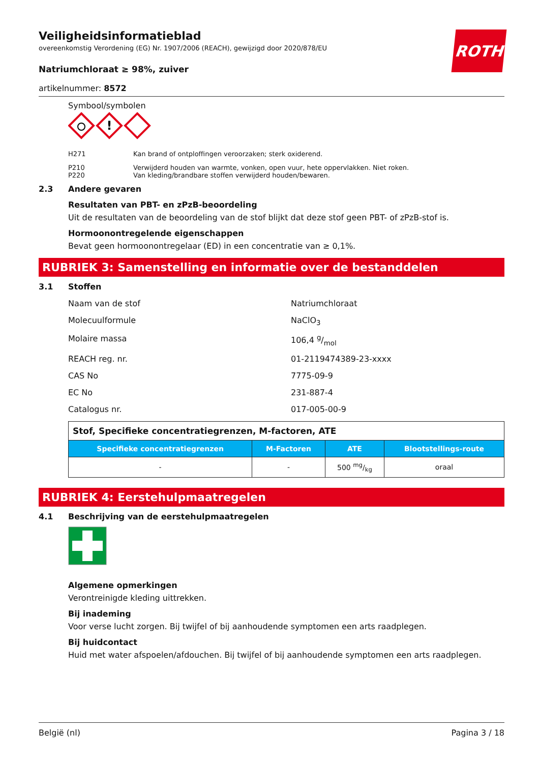ROTH
Veiligheidsinformatieblad
overeenkomstig Verordening (EG) Nr. 1907/2006 (REACH), gewijzigd door 2020/878/EU
Natriumchloraat ≥ 98%, zuiver
artikelnummer: 8572
Symbool/symbolen
!
H271 Kan brand of ontploffingen veroorzaken; sterk oxiderend.
P210 Verwijderd houden van warmte, vonken, open vuur, hete oppervlakken. Niet roken.
P220 Van kleding/brandbare stoffen verwijderd houden/bewaren.
2.3 Andere gevaren
Resultaten van PBT- en zPzB-beoordeling
Uit de resultaten van de beoordeling van de stof blijkt dat deze stof geen PBT- of zPzB-stof is.
Hormoonontregelende eigenschappen
Bevat geen hormoonontregelaar (ED) in een concentratie van ≥ 0,1%.
RUBRIEK 3: Samenstelling en informatie over de bestanddelen
3.1 Stoffen
Naam van de stof Natriumchloraat
Molecuulformule NaClO<sub>3</sub>
Molaire massa 106,4 g/mol
REACH reg. nr. 01-2119474389-23-xxxx
CAS No 7775-09-9
EC No 231-887-4
Catalogus nr. 017-005-00-9
| Stof, Specifieke concentratiegrenzen, M-factoren, ATE | | | |
| --- | --- | --- | --- |
| Specifieke concentratiegrenzen | M-Factoren | ATE | Blootstellings-route |
| - | - | 500 mg/kg | oraal |
RUBRIEK 4: Eerstehulpmaatregelen
4.1 Beschrijving van de eerstehulpmaatregelen
Algemene opmerkingen
Verontreinigde kleding uittrekken.
Bij inademing
Voor verse lucht zorgen. Bij twijfel of bij aanhoudende symptomen een arts raadplegen.
Bij huidcontact
Huid met water afspoelen/afdouchen. Bij twijfel of bij aanhoudende symptomen een arts raadplegen.
België (nl) Pagina 3 / 18